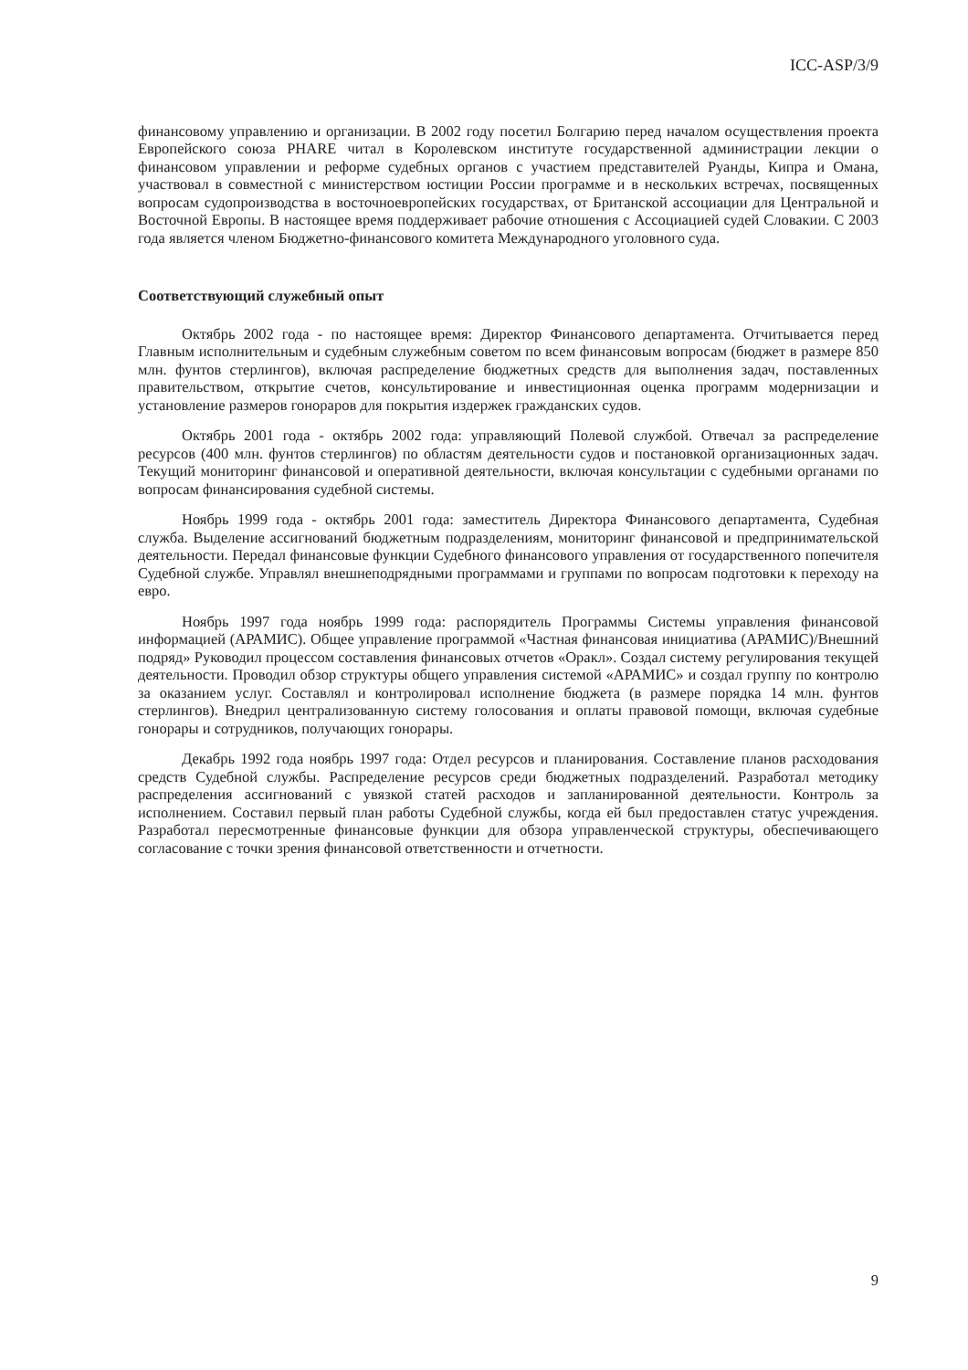ICC-ASP/3/9
финансовому управлению и организации. В 2002 году посетил Болгарию перед началом осуществления проекта Европейского союза PHARE читал в Королевском институте государственной администрации лекции о финансовом управлении и реформе судебных органов с участием представителей Руанды, Кипра и Омана, участвовал в совместной с министерством юстиции России программе и в нескольких встречах, посвященных вопросам судопроизводства в восточноевропейских государствах, от Британской ассоциации для Центральной и Восточной Европы. В настоящее время поддерживает рабочие отношения с Ассоциацией судей Словакии. С 2003 года является членом Бюджетно-финансового комитета Международного уголовного суда.
Соответствующий служебный опыт
Октябрь 2002 года - по настоящее время: Директор Финансового департамента. Отчитывается перед Главным исполнительным и судебным служебным советом по всем финансовым вопросам (бюджет в размере 850 млн. фунтов стерлингов), включая распределение бюджетных средств для выполнения задач, поставленных правительством, открытие счетов, консультирование и инвестиционная оценка программ модернизации и установление размеров гонораров для покрытия издержек гражданских судов.
Октябрь 2001 года - октябрь 2002 года: управляющий Полевой службой. Отвечал за распределение ресурсов (400 млн. фунтов стерлингов) по областям деятельности судов и постановкой организационных задач. Текущий мониторинг финансовой и оперативной деятельности, включая консультации с судебными органами по вопросам финансирования судебной системы.
Ноябрь 1999 года - октябрь 2001 года: заместитель Директора Финансового департамента, Судебная служба. Выделение ассигнований бюджетным подразделениям, мониторинг финансовой и предпринимательской деятельности. Передал финансовые функции Судебного финансового управления от государственного попечителя Судебной службе. Управлял внешнеподрядными программами и группами по вопросам подготовки к переходу на евро.
Ноябрь 1997 года ноябрь 1999 года: распорядитель Программы Системы управления финансовой информацией (АРАМИС). Общее управление программой «Частная финансовая инициатива (АРАМИС)/Внешний подряд» Руководил процессом составления финансовых отчетов «Оракл». Создал систему регулирования текущей деятельности. Проводил обзор структуры общего управления системой «АРАМИС» и создал группу по контролю за оказанием услуг. Составлял и контролировал исполнение бюджета (в размере порядка 14 млн. фунтов стерлингов). Внедрил централизованную систему голосования и оплаты правовой помощи, включая судебные гонорары и сотрудников, получающих гонорары.
Декабрь 1992 года ноябрь 1997 года: Отдел ресурсов и планирования. Составление планов расходования средств Судебной службы. Распределение ресурсов среди бюджетных подразделений. Разработал методику распределения ассигнований с увязкой статей расходов и запланированной деятельности. Контроль за исполнением. Составил первый план работы Судебной службы, когда ей был предоставлен статус учреждения. Разработал пересмотренные финансовые функции для обзора управленческой структуры, обеспечивающего согласование с точки зрения финансовой ответственности и отчетности.
9